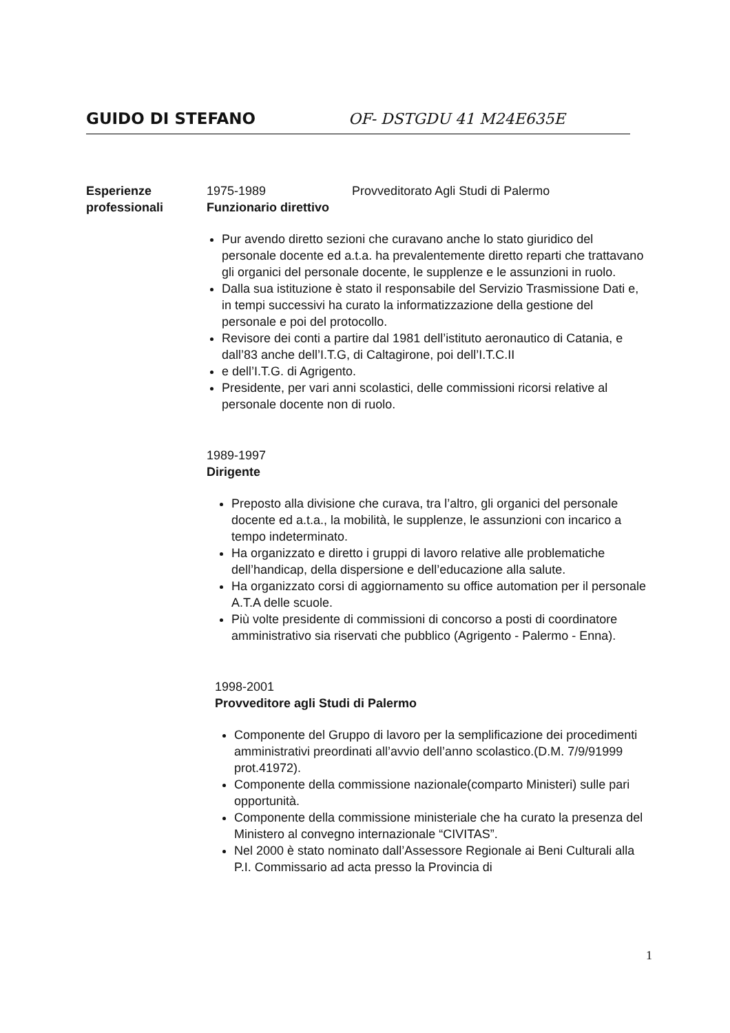GUIDO DI STEFANO OF- DSTGDU 41 M24E635E
Esperienze
professionali
1975-1989 Provveditorato Agli Studi di Palermo
Funzionario direttivo
Pur avendo diretto sezioni che curavano anche lo stato giuridico del personale docente ed a.t.a. ha prevalentemente diretto reparti che trattavano gli organici del personale docente, le supplenze e le assunzioni in ruolo.
Dalla sua istituzione è stato il responsabile del Servizio Trasmissione Dati e, in tempi successivi ha curato la informatizzazione della gestione del personale e poi del protocollo.
Revisore dei conti a partire dal 1981 dell’istituto aeronautico di Catania, e dall’83 anche dell’I.T.G, di Caltagirone, poi dell’I.T.C.II
e dell’I.T.G. di Agrigento.
Presidente, per vari anni scolastici, delle commissioni ricorsi relative al personale docente non di ruolo.
1989-1997
Dirigente
Preposto alla divisione che curava, tra l’altro, gli organici del personale docente ed a.t.a., la mobilità, le supplenze, le assunzioni con incarico a tempo indeterminato.
Ha organizzato e diretto i gruppi di lavoro relative alle problematiche dell’handicap, della dispersione e dell’educazione alla salute.
Ha organizzato corsi di aggiornamento su office automation per il personale A.T.A delle scuole.
Più volte presidente di commissioni di concorso a posti di coordinatore amministrativo sia riservati che pubblico (Agrigento - Palermo - Enna).
1998-2001
Provveditore agli Studi di Palermo
Componente del Gruppo di lavoro per la semplificazione dei procedimenti amministrativi preordinati all’avvio dell’anno scolastico.(D.M. 7/9/91999 prot.41972).
Componente della commissione nazionale(comparto Ministeri) sulle pari opportunità.
Componente della commissione ministeriale che ha curato la presenza del Ministero al convegno internazionale “CIVITAS”.
Nel 2000 è stato nominato dall’Assessore Regionale ai Beni Culturali alla P.I. Commissario ad acta presso la Provincia di
1